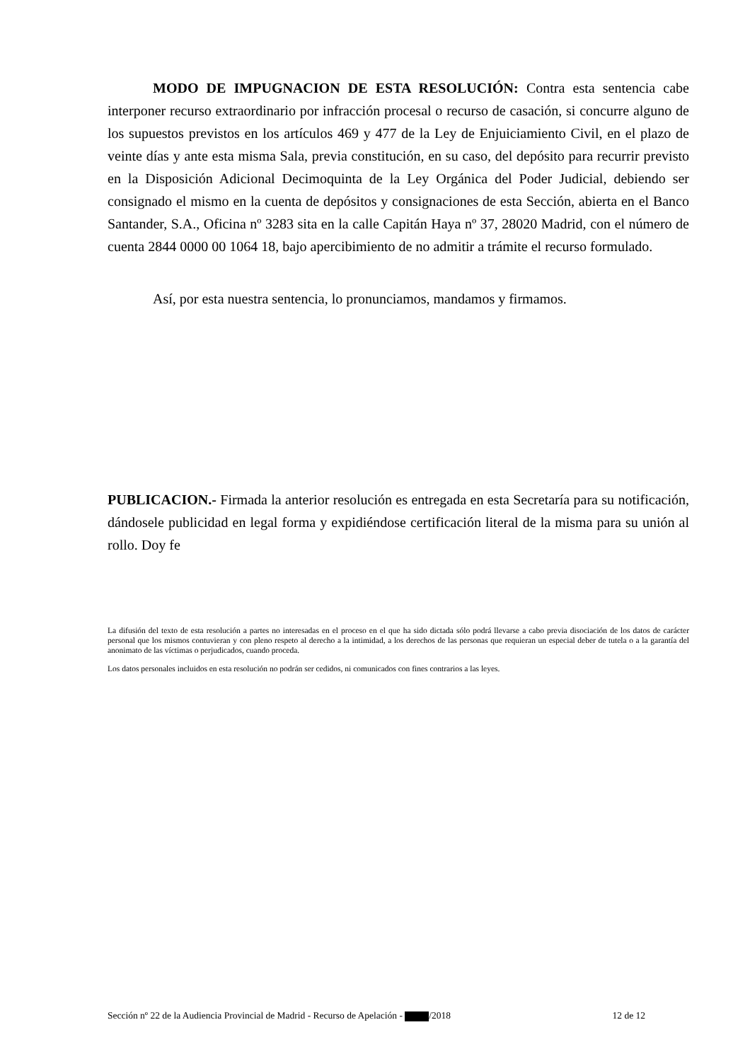MODO DE IMPUGNACION DE ESTA RESOLUCIÓN: Contra esta sentencia cabe interponer recurso extraordinario por infracción procesal o recurso de casación, si concurre alguno de los supuestos previstos en los artículos 469 y 477 de la Ley de Enjuiciamiento Civil, en el plazo de veinte días y ante esta misma Sala, previa constitución, en su caso, del depósito para recurrir previsto en la Disposición Adicional Decimoquinta de la Ley Orgánica del Poder Judicial, debiendo ser consignado el mismo en la cuenta de depósitos y consignaciones de esta Sección, abierta en el Banco Santander, S.A., Oficina nº 3283 sita en la calle Capitán Haya nº 37, 28020 Madrid, con el número de cuenta 2844 0000 00 1064 18, bajo apercibimiento de no admitir a trámite el recurso formulado.
Así, por esta nuestra sentencia, lo pronunciamos, mandamos y firmamos.
PUBLICACION.- Firmada la anterior resolución es entregada en esta Secretaría para su notificación, dándosele publicidad en legal forma y expidiéndose certificación literal de la misma para su unión al rollo. Doy fe
La difusión del texto de esta resolución a partes no interesadas en el proceso en el que ha sido dictada sólo podrá llevarse a cabo previa disociación de los datos de carácter personal que los mismos contuvieran y con pleno respeto al derecho a la intimidad, a los derechos de las personas que requieran un especial deber de tutela o a la garantía del anonimato de las víctimas o perjudicados, cuando proceda.
Los datos personales incluidos en esta resolución no podrán ser cedidos, ni comunicados con fines contrarios a las leyes.
Sección nº 22 de la Audiencia Provincial de Madrid - Recurso de Apelación - /2018 12 de 12